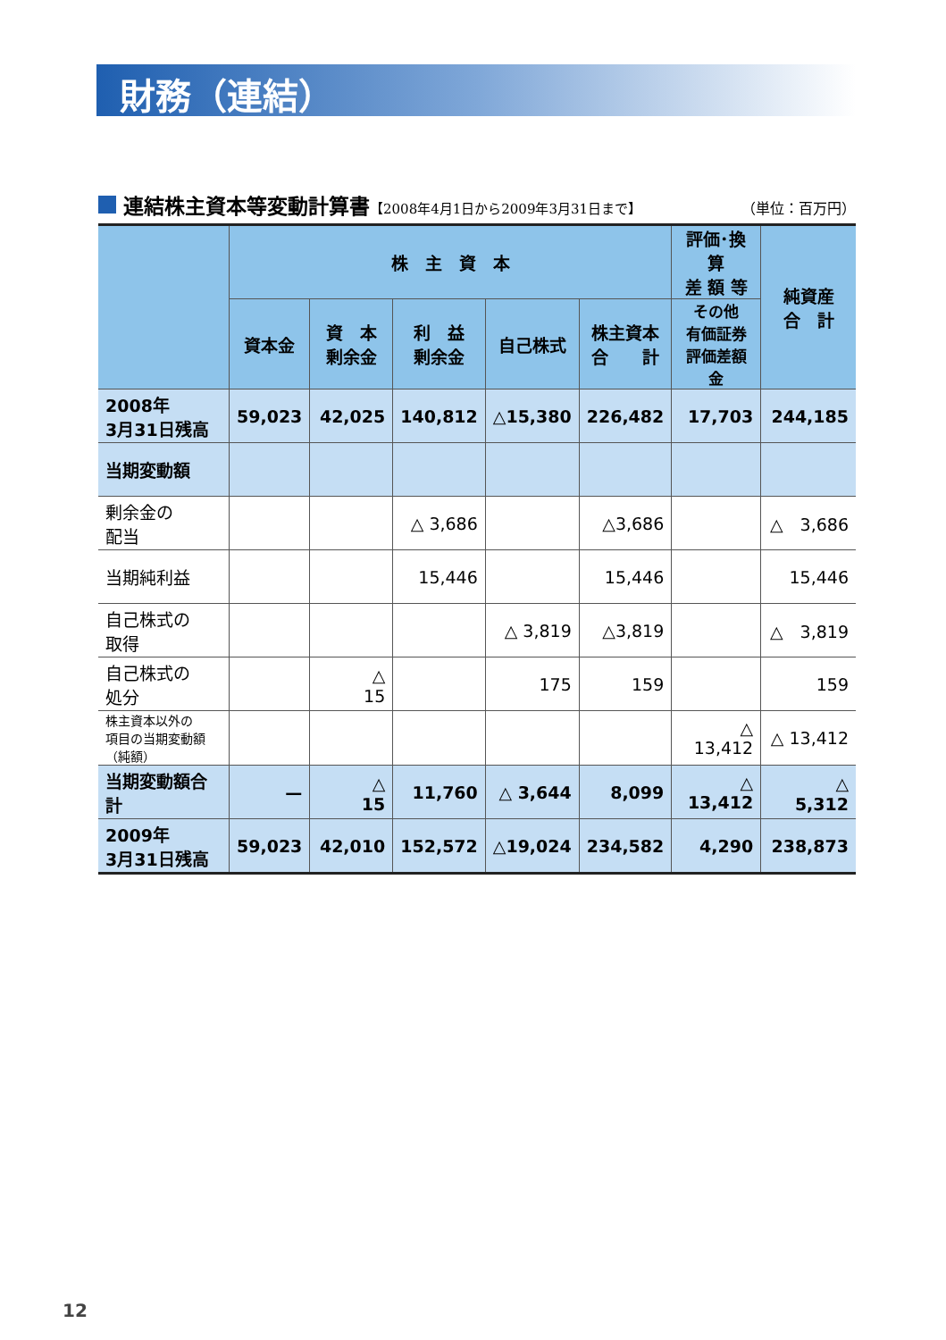財務（連結）
連結株主資本等変動計算書
【2008年4月1日から2009年3月31日まで】 （単位：百万円）
| | 株 主 資 本 | | | | | 評価･換算 差 額 等 | 純資産 合 計 |
| --- | --- | --- | --- | --- | --- | --- | --- |
| | 資本金 | 資 本 剰余金 | 利 益 剰余金 | 自己株式 | 株主資本 合 計 | その他 有価証券 評価差額金 | |
| 2008年 3月31日残高 | 59,023 | 42,025 | 140,812 | △15,380 | 226,482 | 17,703 | 244,185 |
| 当期変動額 | | | | | | | |
| 剰余金の 配当 | | | △ 3,686 | | △3,686 | | △ 3,686 |
| 当期純利益 | | | 15,446 | | 15,446 | | 15,446 |
| 自己株式の 取得 | | | | △ 3,819 | △3,819 | | △ 3,819 |
| 自己株式の 処分 | | △ 15 | | 175 | 159 | | 159 |
| 株主資本以外の 項目の当期変動額 （純額） | | | | | | △ 13,412 | △ 13,412 |
| 当期変動額合計 | — | △ 15 | 11,760 | △ 3,644 | 8,099 | △ 13,412 | △ 5,312 |
| 2009年 3月31日残高 | 59,023 | 42,010 | 152,572 | △19,024 | 234,582 | 4,290 | 238,873 |
12